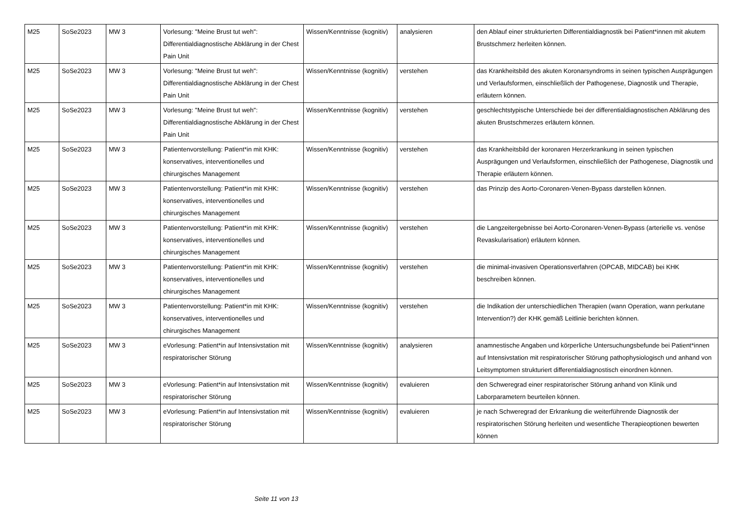| M25 | SoSe2023 | MW 3 | Vorlesung: "Meine Brust tut weh": Differentialdiagnostische Abklärung in der Chest Pain Unit | Wissen/Kenntnisse (kognitiv) | analysieren | den Ablauf einer strukturierten Differentialdiagnostik bei Patient*innen mit akutem Brustschmerz herleiten können. |
| M25 | SoSe2023 | MW 3 | Vorlesung: "Meine Brust tut weh": Differentialdiagnostische Abklärung in der Chest Pain Unit | Wissen/Kenntnisse (kognitiv) | verstehen | das Krankheitsbild des akuten Koronarsyndroms in seinen typischen Ausprägungen und Verlaufsformen, einschließlich der Pathogenese, Diagnostik und Therapie, erläutern können. |
| M25 | SoSe2023 | MW 3 | Vorlesung: "Meine Brust tut weh": Differentialdiagnostische Abklärung in der Chest Pain Unit | Wissen/Kenntnisse (kognitiv) | verstehen | geschlechtstypische Unterschiede bei der differentialdiagnostischen Abklärung des akuten Brustschmerzes erläutern können. |
| M25 | SoSe2023 | MW 3 | Patientenvorstellung: Patient*in mit KHK: konservatives, interventionelles und chirurgisches Management | Wissen/Kenntnisse (kognitiv) | verstehen | das Krankheitsbild der koronaren Herzerkrankung in seinen typischen Ausprägungen und Verlaufsformen, einschließlich der Pathogenese, Diagnostik und Therapie erläutern können. |
| M25 | SoSe2023 | MW 3 | Patientenvorstellung: Patient*in mit KHK: konservatives, interventionelles und chirurgisches Management | Wissen/Kenntnisse (kognitiv) | verstehen | das Prinzip des Aorto-Coronaren-Venen-Bypass darstellen können. |
| M25 | SoSe2023 | MW 3 | Patientenvorstellung: Patient*in mit KHK: konservatives, interventionelles und chirurgisches Management | Wissen/Kenntnisse (kognitiv) | verstehen | die Langzeitergebnisse bei Aorto-Coronaren-Venen-Bypass (arterielle vs. venöse Revaskularisation) erläutern können. |
| M25 | SoSe2023 | MW 3 | Patientenvorstellung: Patient*in mit KHK: konservatives, interventionelles und chirurgisches Management | Wissen/Kenntnisse (kognitiv) | verstehen | die minimal-invasiven Operationsverfahren (OPCAB, MIDCAB) bei KHK beschreiben können. |
| M25 | SoSe2023 | MW 3 | Patientenvorstellung: Patient*in mit KHK: konservatives, interventionelles und chirurgisches Management | Wissen/Kenntnisse (kognitiv) | verstehen | die Indikation der unterschiedlichen Therapien (wann Operation, wann perkutane Intervention?) der KHK gemäß Leitlinie berichten können. |
| M25 | SoSe2023 | MW 3 | eVorlesung: Patient*in auf Intensivstation mit respiratorischer Störung | Wissen/Kenntnisse (kognitiv) | analysieren | anamnestische Angaben und körperliche Untersuchungsbefunde bei Patient*innen auf Intensivstation mit respiratorischer Störung pathophysiologisch und anhand von Leitsymptomen strukturiert differentialdiagnostisch einordnen können. |
| M25 | SoSe2023 | MW 3 | eVorlesung: Patient*in auf Intensivstation mit respiratorischer Störung | Wissen/Kenntnisse (kognitiv) | evaluieren | den Schweregrad einer respiratorischer Störung anhand von Klinik und Laborparametern beurteilen können. |
| M25 | SoSe2023 | MW 3 | eVorlesung: Patient*in auf Intensivstation mit respiratorischer Störung | Wissen/Kenntnisse (kognitiv) | evaluieren | je nach Schweregrad der Erkrankung die weiterführende Diagnostik der respiratorischen Störung herleiten und wesentliche Therapieoptionen bewerten können |
Seite 11 von 13